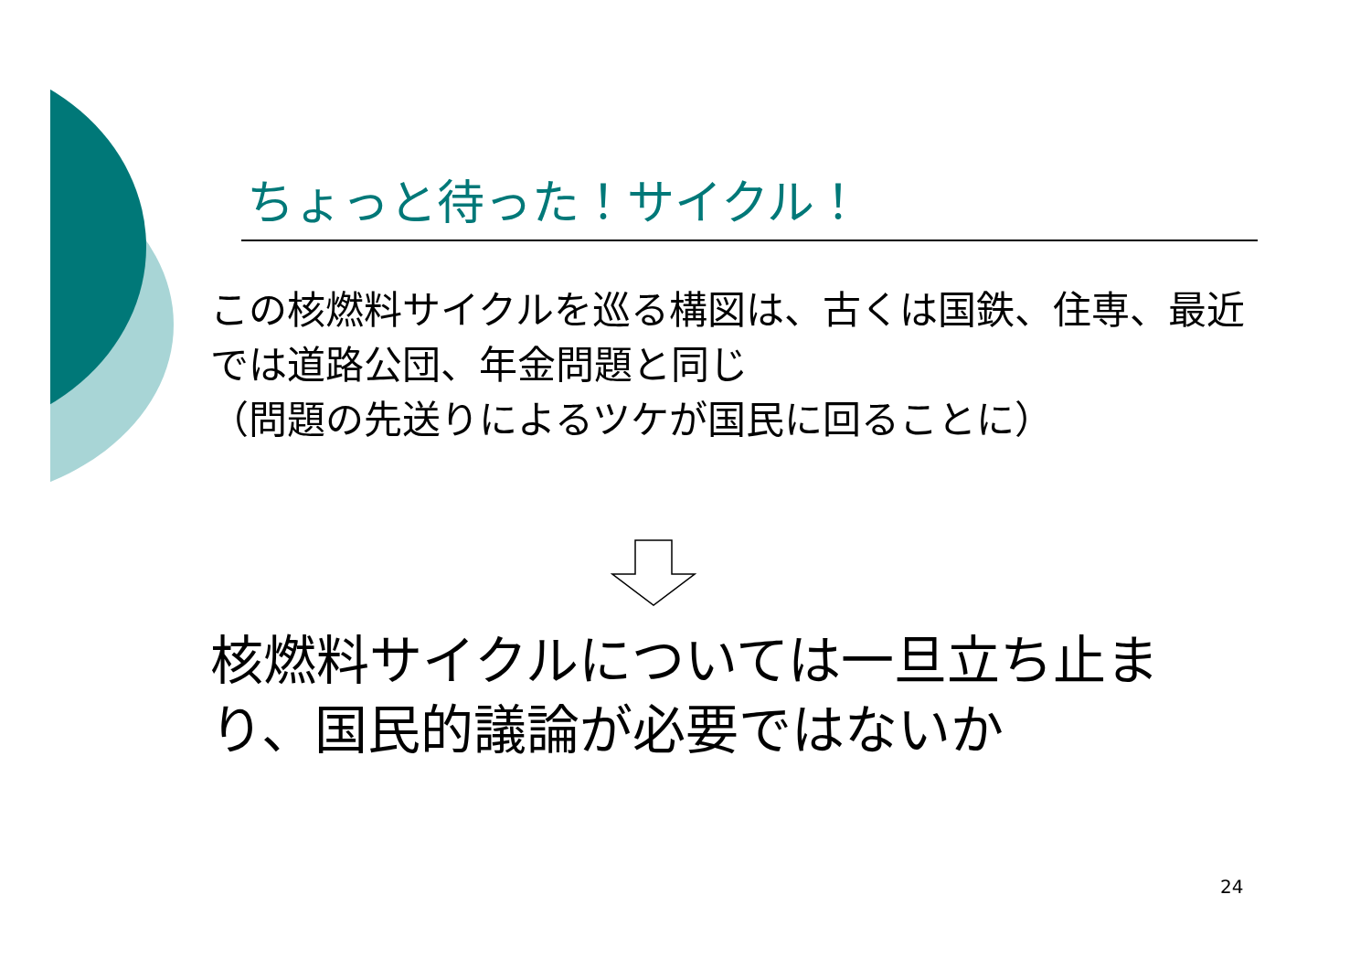ちょっと待った！サイクル！
この核燃料サイクルを巡る構図は、古くは国鉄、住専、最近では道路公団、年金問題と同じ
（問題の先送りによるツケが国民に回ることに）
核燃料サイクルについては一旦立ち止まり、国民的議論が必要ではないか
24